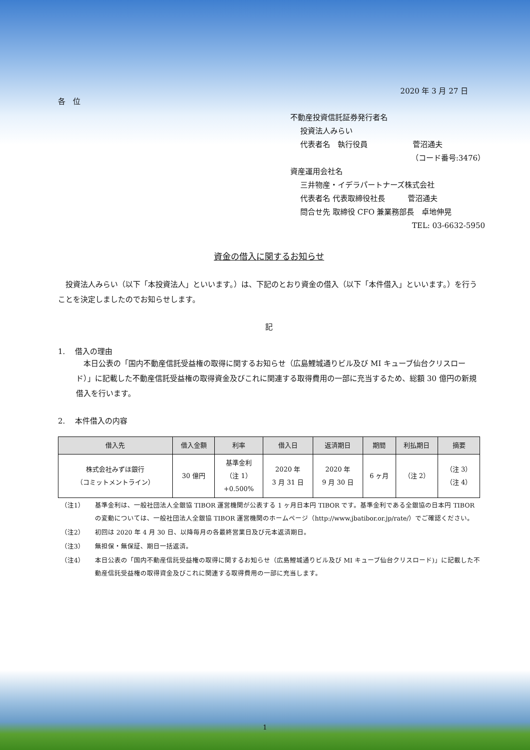2020 年 3 月 27 日
各　位
不動産投資信託証券発行者名
投資法人みらい
代表者名　執行役員　　　　　　菅沼通夫
（コード番号:3476）
資産運用会社名
三井物産・イデラパートナーズ株式会社
代表者名 代表取締役社長　　　菅沼通夫
問合せ先 取締役 CFO 兼業務部長　卓地伸晃
TEL: 03-6632-5950
資金の借入に関するお知らせ
　投資法人みらい（以下「本投資法人」といいます。）は、下記のとおり資金の借入（以下「本件借入」といいます。）を行うことを決定しましたのでお知らせします。
記
1.　 借入の理由
　本日公表の「国内不動産信託受益権の取得に関するお知らせ（広島鯉城通りビル及び MI キューブ仙台クリスロード）」に記載した不動産信託受益権の取得資金及びこれに関連する取得費用の一部に充当するため、総額 30 億円の新規借入を行います。
2.　 本件借入の内容
| 借入先 | 借入金額 | 利率 | 借入日 | 返済期日 | 期間 | 利払期日 | 摘要 |
| --- | --- | --- | --- | --- | --- | --- | --- |
| 株式会社みずほ銀行 （コミットメントライン） | 30 億円 | 基準金利 （注 1） +0.500% | 2020 年 3 月 31 日 | 2020 年 9 月 30 日 | 6 ヶ月 | （注 2） | （注 3） （注 4） |
（注1） 基準金利は、一般社団法人全銀協 TIBOR 運営機関が公表する 1 ヶ月日本円 TIBOR です。基準金利である全銀協の日本円 TIBOR の変動については、一般社団法人全銀協 TIBOR 運営機関のホームページ（http://www.jbatibor.or.jp/rate/）でご確認ください。
（注2） 初回は 2020 年 4 月 30 日、以降毎月の各最終営業日及び元本返済期日。
（注3） 無担保・無保証、期日一括返済。
（注4） 本日公表の「国内不動産信託受益権の取得に関するお知らせ（広島鯉城通りビル及び MI キューブ仙台クリスロード)」に記載した不動産信託受益権の取得資金及びこれに関連する取得費用の一部に充当します。
1